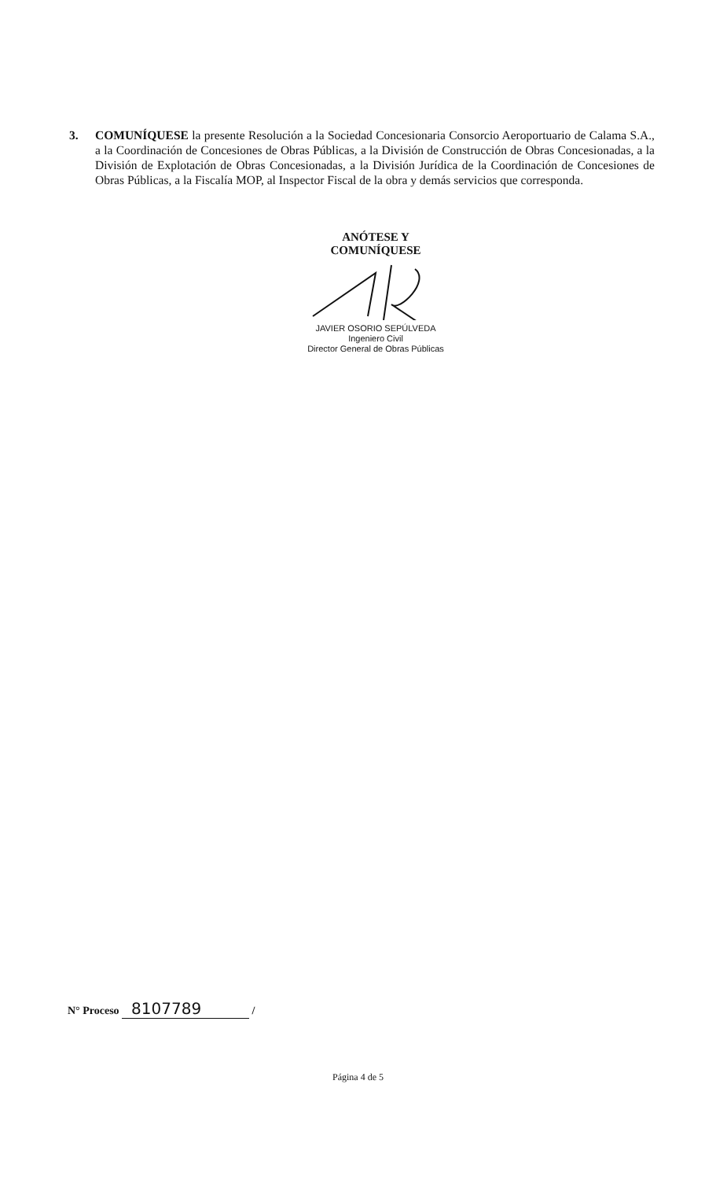3. COMUNÍQUESE la presente Resolución a la Sociedad Concesionaria Consorcio Aeroportuario de Calama S.A., a la Coordinación de Concesiones de Obras Públicas, a la División de Construcción de Obras Concesionadas, a la División de Explotación de Obras Concesionadas, a la División Jurídica de la Coordinación de Concesiones de Obras Públicas, a la Fiscalía MOP, al Inspector Fiscal de la obra y demás servicios que corresponda.
ANÓTESE Y COMUNÍQUESE
JAVIER OSORIO SEPÚLVEDA
Ingeniero Civil
Director General de Obras Públicas
N° Proceso 8107789 /
Página 4 de 5